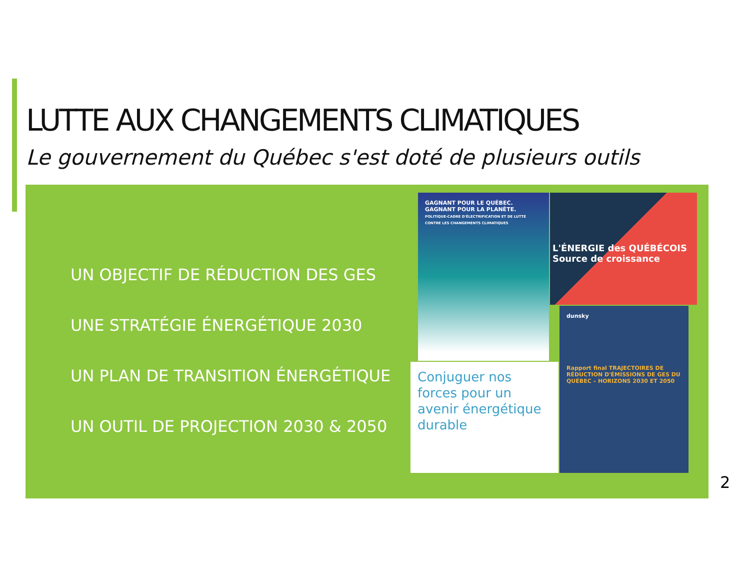LUTTE AUX CHANGEMENTS CLIMATIQUES
Le gouvernement du Québec s'est doté de plusieurs outils
UN OBJECTIF DE RÉDUCTION DES GES
UNE STRATÉGIE ÉNERGÉTIQUE 2030
UN PLAN DE TRANSITION ÉNERGÉTIQUE
UN OUTIL DE PROJECTION 2030 & 2050
GAGNANT POUR LE QUÉBEC. GAGNANT POUR LA PLANÈTE.
POLITIQUE-CADRE D'ÉLECTRIFICATION ET DE LUTTE CONTRE LES CHANGEMENTS CLIMATIQUES
L'ÉNERGIE des QUÉBÉCOIS
Source de croissance
Conjuguer nos forces pour un avenir énergétique durable
dunsky
Rapport final TRAJECTOIRES DE RÉDUCTION D'ÉMISSIONS DE GES DU QUÉBEC – HORIZONS 2030 ET 2050
2